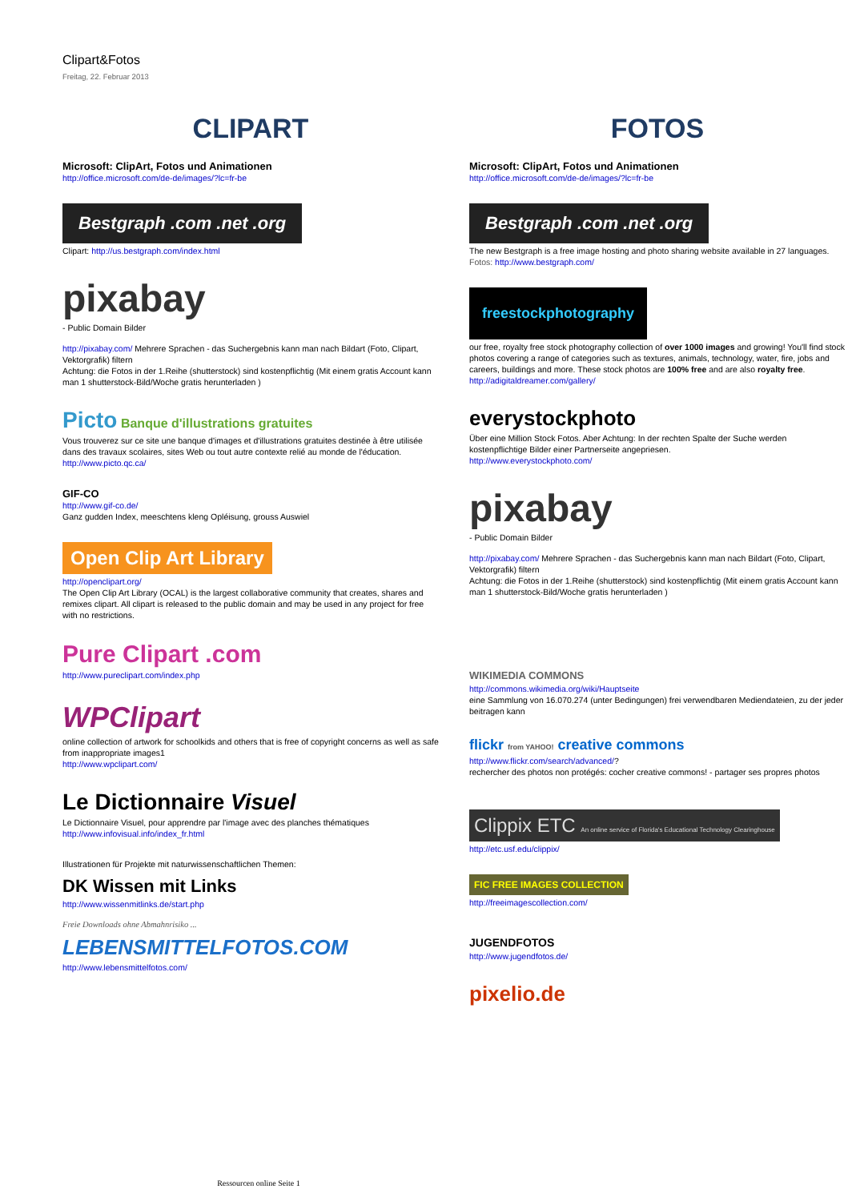Clipart&Fotos
Freitag, 22. Februar 2013
CLIPART
Microsoft: ClipArt, Fotos und Animationen
http://office.microsoft.com/de-de/images/?lc=fr-be
Bestgraph .com .net .org
Clipart: http://us.bestgraph.com/index.html
pixabay
- Public Domain Bilder
http://pixabay.com/ Mehrere Sprachen - das Suchergebnis kann man nach Bildart (Foto, Clipart, Vektorgrafik) filtern
Achtung: die Fotos in der 1.Reihe (shutterstock) sind kostenpflichtig (Mit einem gratis Account kann man 1 shutterstock-Bild/Woche gratis herunterladen )
Picto Banque d'illustrations gratuites
Vous trouverez sur ce site une banque d'images et d'illustrations gratuites destinée à être utilisée dans des travaux scolaires, sites Web ou tout autre contexte relié au monde de l'éducation.
http://www.picto.qc.ca/
GIF-CO
http://www.gif-co.de/
Ganz gudden Index, meeschtens kleng Opléisung, grouss Auswiel
Open Clip Art Library
http://openclipart.org/
The Open Clip Art Library (OCAL) is the largest collaborative community that creates, shares and remixes clipart. All clipart is released to the public domain and may be used in any project for free with no restrictions.
Pure Clipart .com
http://www.pureclipart.com/index.php
WPClipart
online collection of artwork for schoolkids and others that is free of copyright concerns as well as safe from inappropriate images1
http://www.wpclipart.com/
Le Dictionnaire Visuel
Le Dictionnaire Visuel, pour apprendre par l'image avec des planches thématiques
http://www.infovisual.info/index_fr.html
Illustrationen für Projekte mit naturwissenschaftlichen Themen:
DK Wissen mit Links
http://www.wissenmitlinks.de/start.php
Freie Downloads ohne Abmahnrisiko ...
LEBENSMITTELFOTOS.COM
http://www.lebensmittelfotos.com/
FOTOS
Microsoft: ClipArt, Fotos und Animationen
http://office.microsoft.com/de-de/images/?lc=fr-be
Bestgraph .com .net .org
The new Bestgraph is a free image hosting and photo sharing website available in 27 languages.
Fotos: http://www.bestgraph.com/
freestockphotography
our free, royalty free stock photography collection of over 1000 images and growing! You'll find stock photos covering a range of categories such as textures, animals, technology, water, fire, jobs and careers, buildings and more. These stock photos are 100% free and are also royalty free.
http://adigitaldreamer.com/gallery/
everystockphoto
Über eine Million Stock Fotos. Aber Achtung: In der rechten Spalte der Suche werden kostenpflichtige Bilder einer Partnerseite angepriesen.
http://www.everystockphoto.com/
pixabay
- Public Domain Bilder
http://pixabay.com/ Mehrere Sprachen - das Suchergebnis kann man nach Bildart (Foto, Clipart, Vektorgrafik) filtern
Achtung: die Fotos in der 1.Reihe (shutterstock) sind kostenpflichtig (Mit einem gratis Account kann man 1 shutterstock-Bild/Woche gratis herunterladen )
WIKIMEDIA COMMONS
http://commons.wikimedia.org/wiki/Hauptseite
eine Sammlung von 16.070.274 (unter Bedingungen) frei verwendbaren Mediendateien, zu der jeder beitragen kann
flickr from YAHOO! creative commons
http://www.flickr.com/search/advanced/?
rechercher des photos non protégés: cocher creative commons! - partager ses propres photos
Clippix ETC An online service of Florida's Educational Technology Clearinghouse
http://etc.usf.edu/clippix/
FIC FREE IMAGES COLLECTION
http://freeimagescollection.com/
JUGENDFOTOS
http://www.jugendfotos.de/
pixelio.de
Ressourcen online Seite 1